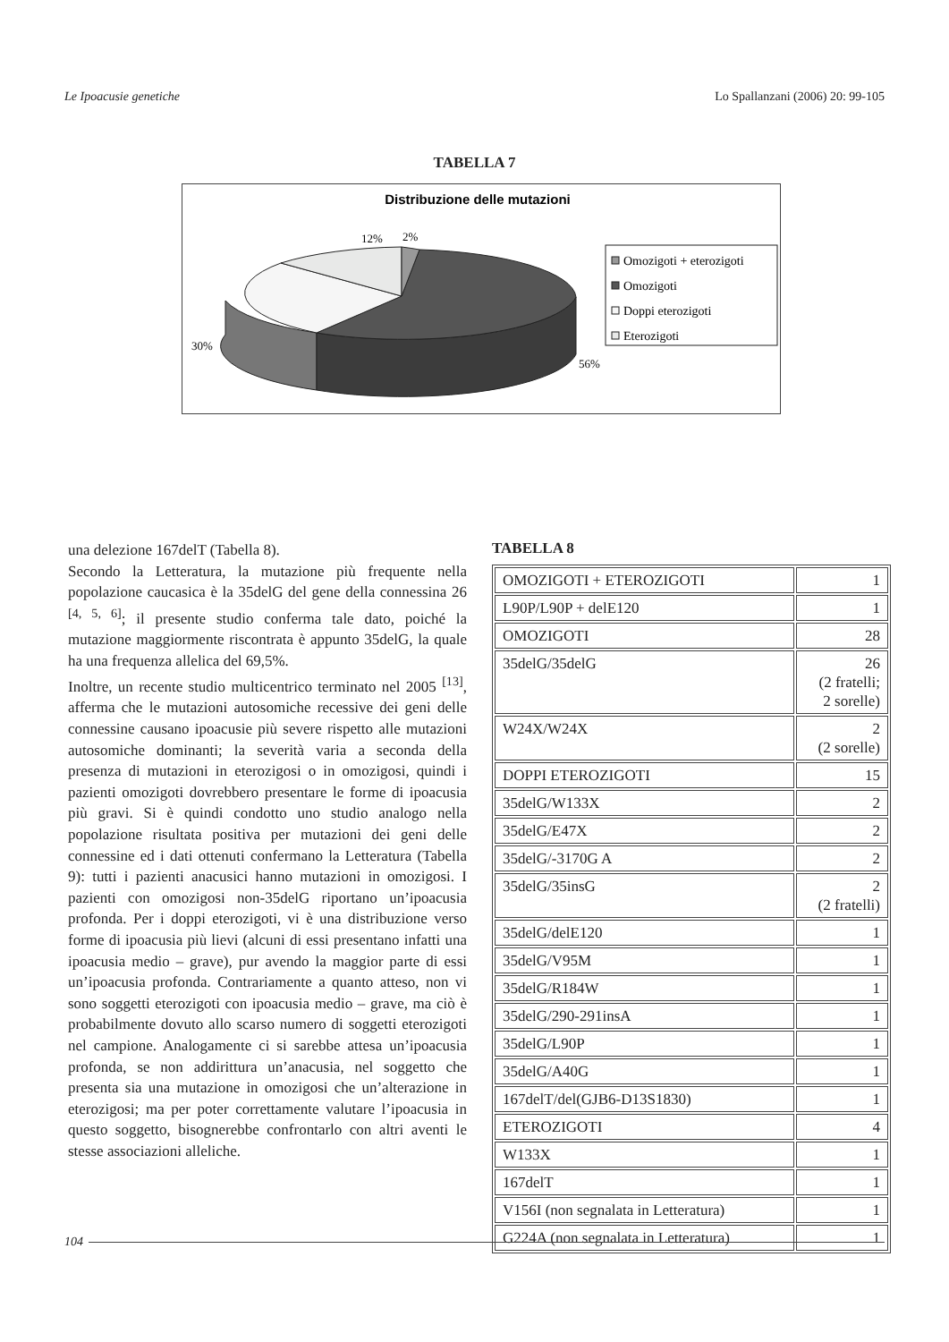Le Ipoacusie genetiche Lo Spallanzani (2006) 20: 99-105
TABELLA 7
Distribuzione delle mutazioni
12%
2%
30%
56%
Omozigoti + eterozigoti
Omozigoti
Doppi eterozigoti
Eterozigoti
una delezione 167delT (Tabella 8).
Secondo la Letteratura, la mutazione più frequente nella popolazione caucasica è la 35delG del gene della connessina 26 <sup>[4, 5, 6]</sup>; il presente studio conferma tale dato, poiché la mutazione maggiormente riscontrata è appunto 35delG, la quale ha una frequenza allelica del 69,5%.
Inoltre, un recente studio multicentrico terminato nel 2005 <sup>[13]</sup>, afferma che le mutazioni autosomiche recessive dei geni delle connessine causano ipoacusie più severe rispetto alle mutazioni autosomiche dominanti; la severità varia a seconda della presenza di mutazioni in eterozigosi o in omozigosi, quindi i pazienti omozigoti dovrebbero presentare le forme di ipoacusia più gravi. Si è quindi condotto uno studio analogo nella popolazione risultata positiva per mutazioni dei geni delle connessine ed i dati ottenuti confermano la Letteratura (Tabella 9): tutti i pazienti anacusici hanno mutazioni in omozigosi. I pazienti con omozigosi non-35delG riportano un’ipoacusia profonda. Per i doppi eterozigoti, vi è una distribuzione verso forme di ipoacusia più lievi (alcuni di essi presentano infatti una ipoacusia medio – grave), pur avendo la maggior parte di essi un’ipoacusia profonda. Contrariamente a quanto atteso, non vi sono soggetti eterozigoti con ipoacusia medio – grave, ma ciò è probabilmente dovuto allo scarso numero di soggetti eterozigoti nel campione. Analogamente ci si sarebbe attesa un’ipoacusia profonda, se non addirittura un’anacusia, nel soggetto che presenta sia una mutazione in omozigosi che un’alterazione in eterozigosi; ma per poter correttamente valutare l’ipoacusia in questo soggetto, bisognerebbe confrontarlo con altri aventi le stesse associazioni alleliche.
TABELLA 8
| OMOZIGOTI + ETEROZIGOTI | 1 |
| L90P/L90P + delE120 | 1 |
| OMOZIGOTI | 28 |
| 35delG/35delG | 26 (2 fratelli; 2 sorelle) |
| W24X/W24X | 2 (2 sorelle) |
| DOPPI ETEROZIGOTI | 15 |
| 35delG/W133X | 2 |
| 35delG/E47X | 2 |
| 35delG/-3170G A | 2 |
| 35delG/35insG | 2 (2 fratelli) |
| 35delG/delE120 | 1 |
| 35delG/V95M | 1 |
| 35delG/R184W | 1 |
| 35delG/290-291insA | 1 |
| 35delG/L90P | 1 |
| 35delG/A40G | 1 |
| 167delT/del(GJB6-D13S1830) | 1 |
| ETEROZIGOTI | 4 |
| W133X | 1 |
| 167delT | 1 |
| V156I (non segnalata in Letteratura) | 1 |
| G224A (non segnalata in Letteratura) | 1 |
104